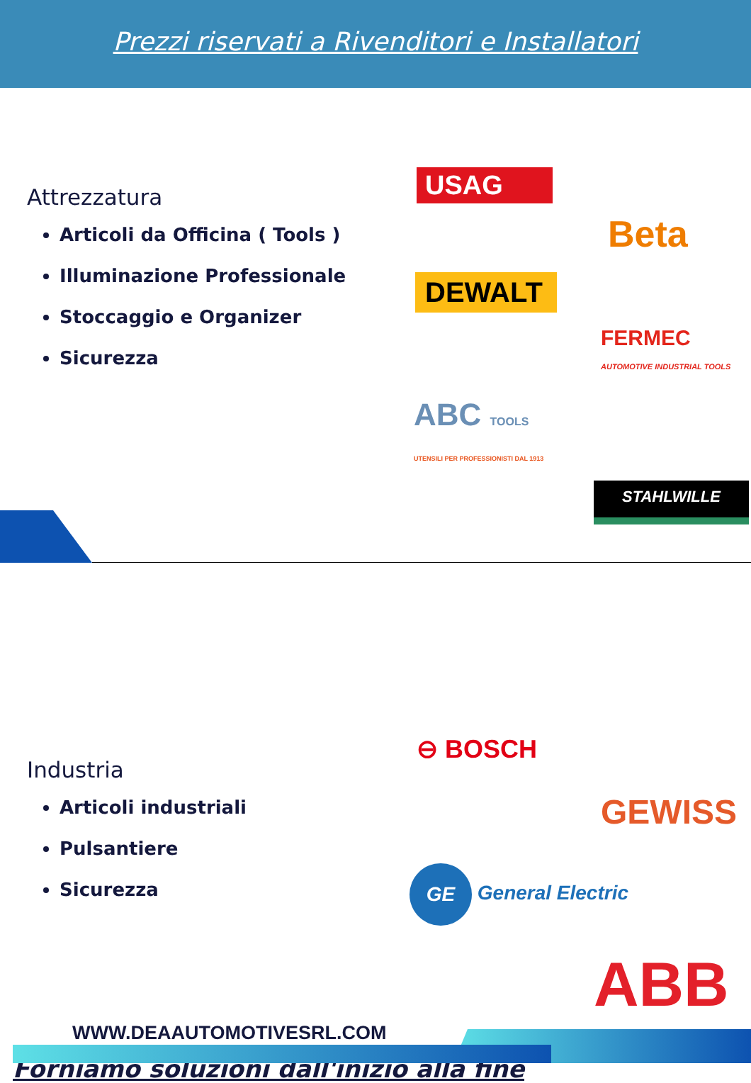Prezzi riservati a Rivenditori e Installatori
Attrezzatura
Articoli da Officina ( Tools )
Illuminazione Professionale
Stoccaggio e Organizer
Sicurezza
USAG
Beta
DEWALT
FERMEC
AUTOMOTIVE INDUSTRIAL TOOLS
ABC TOOLS
UTENSILI PER PROFESSIONISTI DAL 1913
STAHLWILLE
Industria
Articoli industriali
Pulsantiere
Sicurezza
⊖ BOSCH
GEWISS
GE General Electric
ABB
Forniamo soluzioni dall'inizio alla fine
WWW.DEAAUTOMOTIVESRL.COM